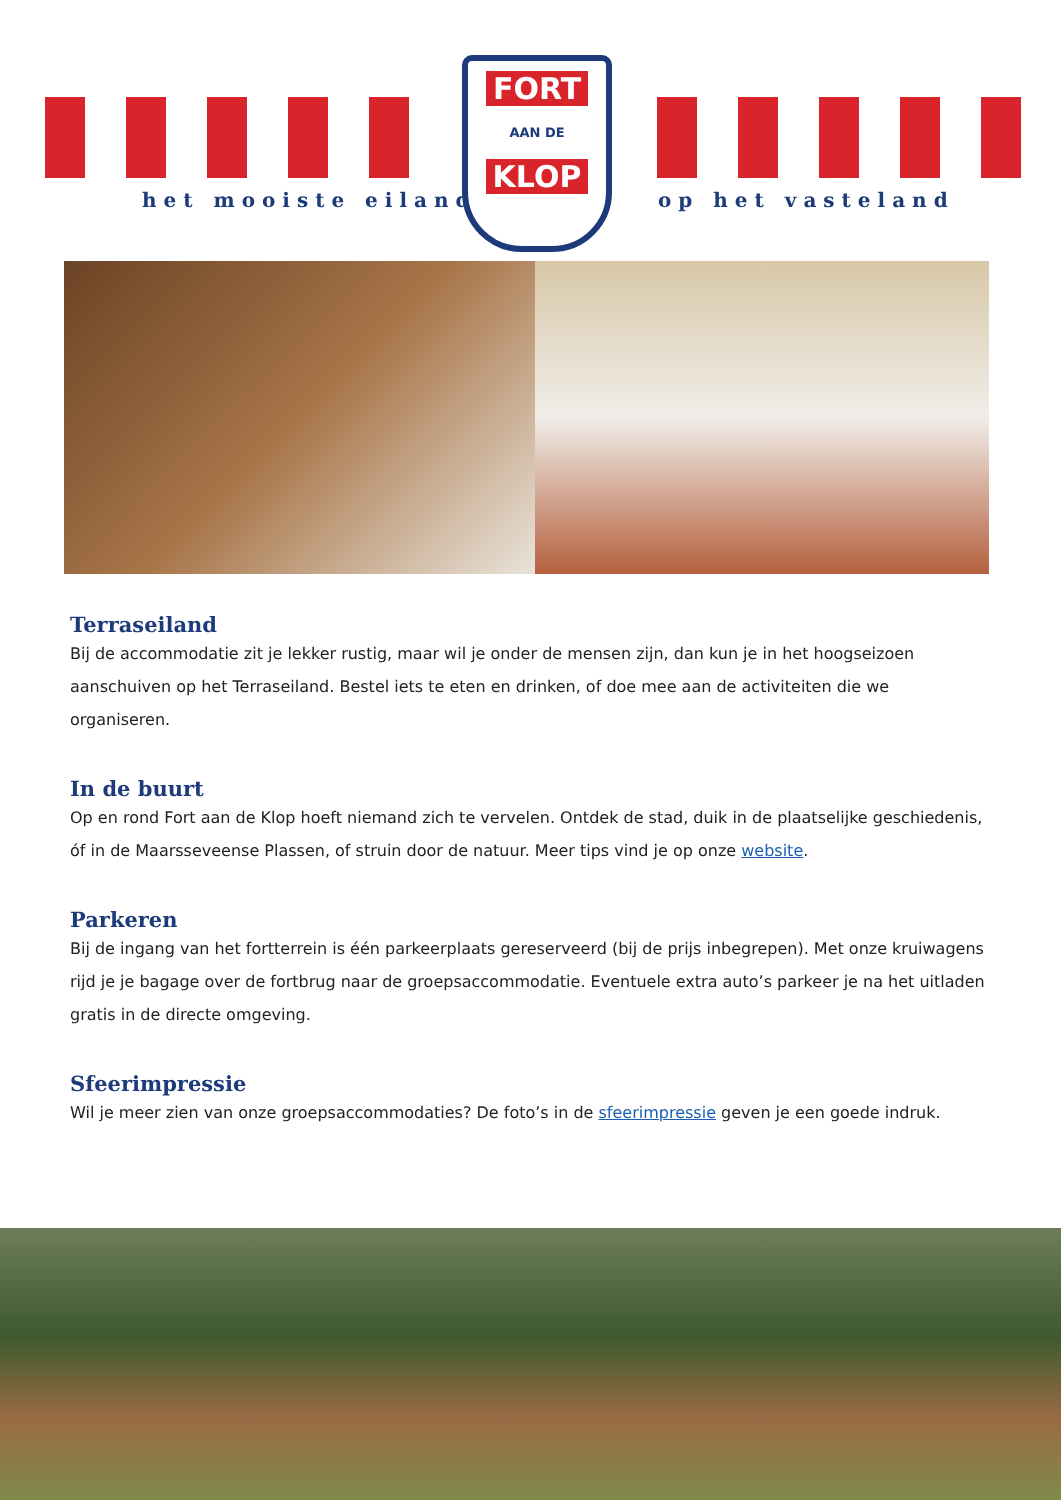het mooiste eiland op het vasteland
FORT
AAN DE
KLOP
Terraseiland
Bij de accommodatie zit je lekker rustig, maar wil je onder de mensen zijn, dan kun je in het hoogseizoen aanschuiven op het Terraseiland. Bestel iets te eten en drinken, of doe mee aan de activiteiten die we organiseren.
In de buurt
Op en rond Fort aan de Klop hoeft niemand zich te vervelen. Ontdek de stad, duik in de plaatselijke geschiedenis, óf in de Maarsseveense Plassen, of struin door de natuur. Meer tips vind je op onze website.
Parkeren
Bij de ingang van het fortterrein is één parkeerplaats gereserveerd (bij de prijs inbegrepen). Met onze kruiwagens rijd je je bagage over de fortbrug naar de groepsaccommodatie. Eventuele extra auto’s parkeer je na het uitladen gratis in de directe omgeving.
Sfeerimpressie
Wil je meer zien van onze groepsaccommodaties? De foto’s in de sfeerimpressie geven je een goede indruk.